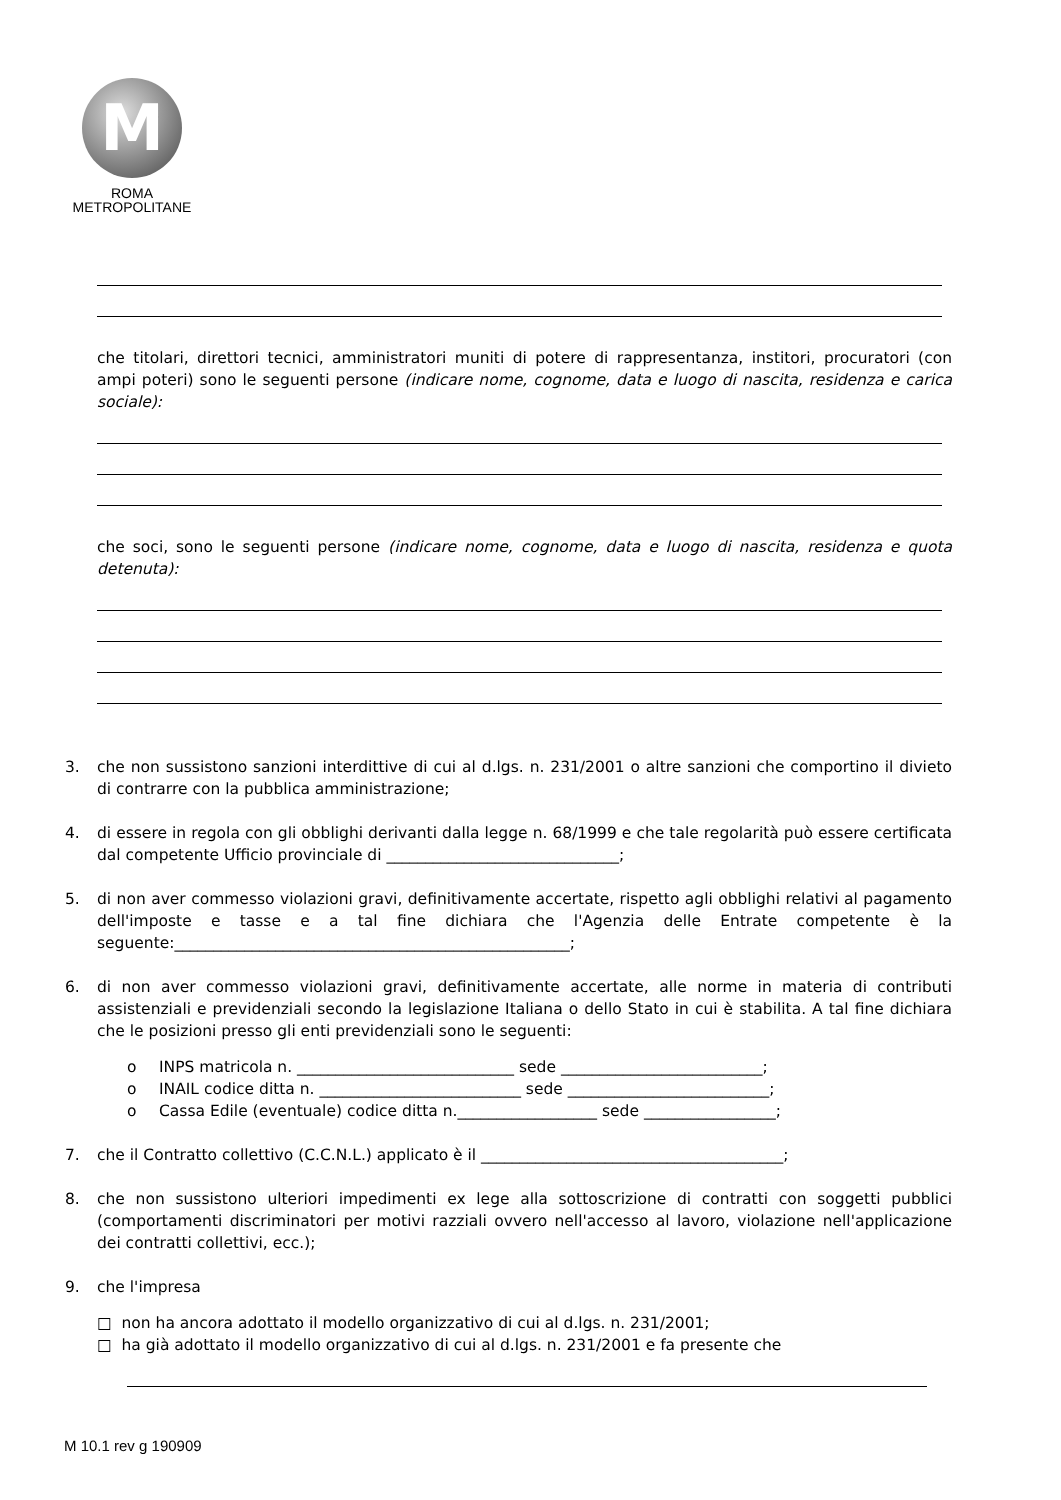M
ROMA
METROPOLITANE
che titolari, direttori tecnici, amministratori muniti di potere di rappresentanza, institori, procuratori (con ampi poteri) sono le seguenti persone (indicare nome, cognome, data e luogo di nascita, residenza e carica sociale):
che soci, sono le seguenti persone (indicare nome, cognome, data e luogo di nascita, residenza e quota detenuta):
3. che non sussistono sanzioni interdittive di cui al d.lgs. n. 231/2001 o altre sanzioni che comportino il divieto di contrarre con la pubblica amministrazione;
4. di essere in regola con gli obblighi derivanti dalla legge n. 68/1999 e che tale regolarità può essere certificata dal competente Ufficio provinciale di ______________________________;
5. di non aver commesso violazioni gravi, definitivamente accertate, rispetto agli obblighi relativi al pagamento dell'imposte e tasse e a tal fine dichiara che l'Agenzia delle Entrate competente è la seguente:___________________________________________________;
6. di non aver commesso violazioni gravi, definitivamente accertate, alle norme in materia di contributi assistenziali e previdenziali secondo la legislazione Italiana o dello Stato in cui è stabilita. A tal fine dichiara che le posizioni presso gli enti previdenziali sono le seguenti:
o INPS matricola n. ____________________________ sede __________________________;
o INAIL codice ditta n. __________________________ sede __________________________;
o Cassa Edile (eventuale) codice ditta n.__________________ sede _________________;
7. che il Contratto collettivo (C.C.N.L.) applicato è il _______________________________________;
8. che non sussistono ulteriori impedimenti ex lege alla sottoscrizione di contratti con soggetti pubblici (comportamenti discriminatori per motivi razziali ovvero nell'accesso al lavoro, violazione nell'applicazione dei contratti collettivi, ecc.);
9. che l'impresa
□ non ha ancora adottato il modello organizzativo di cui al d.lgs. n. 231/2001;
□ ha già adottato il modello organizzativo di cui al d.lgs. n. 231/2001 e fa presente che
M 10.1 rev g 190909